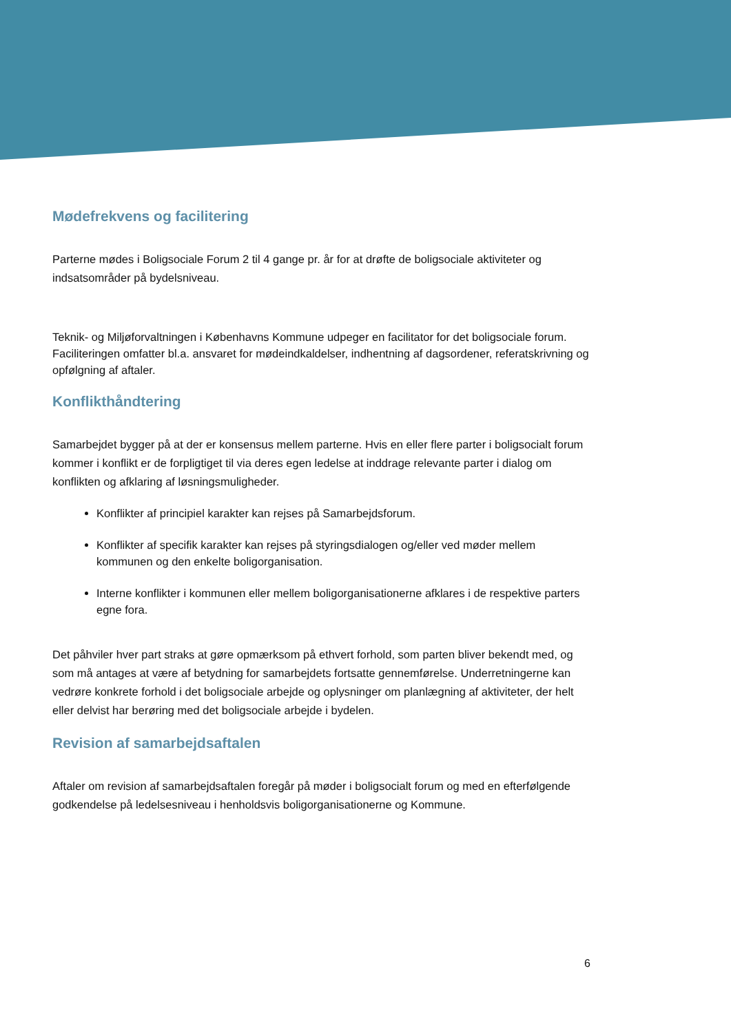Mødefrekvens og facilitering
Parterne mødes i Boligsociale Forum 2 til 4 gange pr. år for at drøfte de boligsociale aktiviteter og indsatsområder på bydelsniveau.
Teknik- og Miljøforvaltningen i Københavns Kommune udpeger en facilitator for det boligsociale forum. Faciliteringen omfatter bl.a. ansvaret for mødeindkaldelser, indhentning af dagsordener, referatskrivning og opfølgning af aftaler.
Konflikthåndtering
Samarbejdet bygger på at der er konsensus mellem parterne. Hvis en eller flere parter i boligsocialt forum kommer i konflikt er de forpligtiget til via deres egen ledelse at inddrage relevante parter i dialog om konflikten og afklaring af løsningsmuligheder.
Konflikter af principiel karakter kan rejses på Samarbejdsforum.
Konflikter af specifik karakter kan rejses på styringsdialogen og/eller ved møder mellem kommunen og den enkelte boligorganisation.
Interne konflikter i kommunen eller mellem boligorganisationerne afklares i de respektive parters egne fora.
Det påhviler hver part straks at gøre opmærksom på ethvert forhold, som parten bliver bekendt med, og som må antages at være af betydning for samarbejdets fortsatte gennemførelse. Underretningerne kan vedrøre konkrete forhold i det boligsociale arbejde og oplysninger om planlægning af aktiviteter, der helt eller delvist har berøring med det boligsociale arbejde i bydelen.
Revision af samarbejdsaftalen
Aftaler om revision af samarbejdsaftalen foregår på møder i boligsocialt forum og med en efterfølgende godkendelse på ledelsesniveau i henholdsvis boligorganisationerne og Kommune.
6